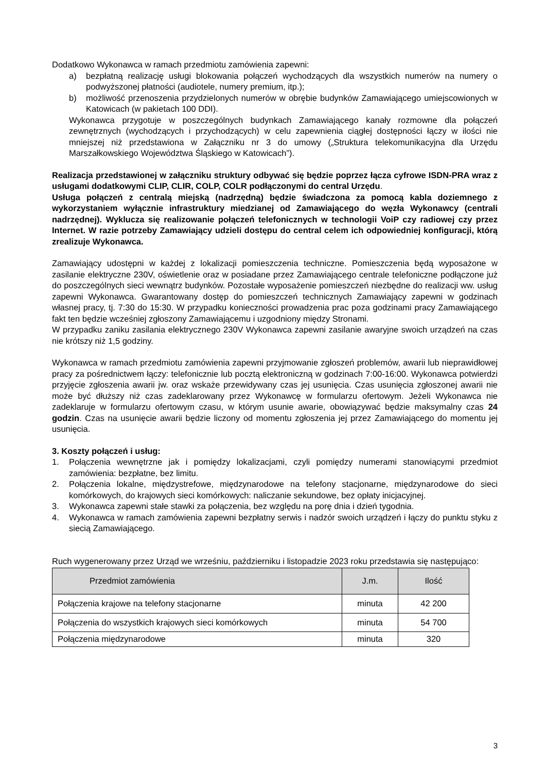Dodatkowo Wykonawca w ramach przedmiotu zamówienia zapewni:
a) bezpłatną realizację usługi blokowania połączeń wychodzących dla wszystkich numerów na numery o podwyższonej płatności (audiotele, numery premium, itp.);
b) możliwość przenoszenia przydzielonych numerów w obrębie budynków Zamawiającego umiejscowionych w Katowicach (w pakietach 100 DDI).
Wykonawca przygotuje w poszczególnych budynkach Zamawiającego kanały rozmowne dla połączeń zewnętrznych (wychodzących i przychodzących) w celu zapewnienia ciągłej dostępności łączy w ilości nie mniejszej niż przedstawiona w Załączniku nr 3 do umowy („Struktura telekomunikacyjna dla Urzędu Marszałkowskiego Województwa Śląskiego w Katowicach”).
Realizacja przedstawionej w załączniku struktury odbywać się będzie poprzez łącza cyfrowe ISDN-PRA wraz z usługami dodatkowymi CLIP, CLIR, COLP, COLR podłączonymi do central Urzędu.
Usługa połączeń z centralą miejską (nadrzędną) będzie świadczona za pomocą kabla doziemnego z wykorzystaniem wyłącznie infrastruktury miedzianej od Zamawiającego do węzła Wykonawcy (centrali nadrzędnej). Wyklucza się realizowanie połączeń telefonicznych w technologii VoiP czy radiowej czy przez Internet. W razie potrzeby Zamawiający udzieli dostępu do central celem ich odpowiedniej konfiguracji, którą zrealizuje Wykonawca.
Zamawiający udostępni w każdej z lokalizacji pomieszczenia techniczne. Pomieszczenia będą wyposażone w zasilanie elektryczne 230V, oświetlenie oraz w posiadane przez Zamawiającego centrale telefoniczne podłączone już do poszczególnych sieci wewnątrz budynków. Pozostałe wyposażenie pomieszczeń niezbędne do realizacji ww. usług zapewni Wykonawca. Gwarantowany dostęp do pomieszczeń technicznych Zamawiający zapewni w godzinach własnej pracy, tj. 7:30 do 15:30. W przypadku konieczności prowadzenia prac poza godzinami pracy Zamawiającego fakt ten będzie wcześniej zgłoszony Zamawiającemu i uzgodniony między Stronami.
W przypadku zaniku zasilania elektrycznego 230V Wykonawca zapewni zasilanie awaryjne swoich urządzeń na czas nie krótszy niż 1,5 godziny.
Wykonawca w ramach przedmiotu zamówienia zapewni przyjmowanie zgłoszeń problemów, awarii lub nieprawidłowej pracy za pośrednictwem łączy: telefonicznie lub pocztą elektroniczną w godzinach 7:00-16:00. Wykonawca potwierdzi przyjęcie zgłoszenia awarii jw. oraz wskaże przewidywany czas jej usunięcia. Czas usunięcia zgłoszonej awarii nie może być dłuższy niż czas zadeklarowany przez Wykonawcę w formularzu ofertowym. Jeżeli Wykonawca nie zadeklaruje w formularzu ofertowym czasu, w którym usunie awarie, obowiązywać będzie maksymalny czas 24 godzin. Czas na usunięcie awarii będzie liczony od momentu zgłoszenia jej przez Zamawiającego do momentu jej usunięcia.
3. Koszty połączeń i usług:
1. Połączenia wewnętrzne jak i pomiędzy lokalizacjami, czyli pomiędzy numerami stanowiącymi przedmiot zamówienia: bezpłatne, bez limitu.
2. Połączenia lokalne, międzystrefowe, międzynarodowe na telefony stacjonarne, międzynarodowe do sieci komórkowych, do krajowych sieci komórkowych: naliczanie sekundowe, bez opłaty inicjacyjnej.
3. Wykonawca zapewni stałe stawki za połączenia, bez względu na porę dnia i dzień tygodnia.
4. Wykonawca w ramach zamówienia zapewni bezpłatny serwis i nadzór swoich urządzeń i łączy do punktu styku z siecią Zamawiającego.
Ruch wygenerowany przez Urząd we wrześniu, październiku i listopadzie 2023 roku przedstawia się następująco:
| Przedmiot zamówienia | J.m. | Ilość |
| --- | --- | --- |
| Połączenia krajowe na telefony stacjonarne | minuta | 42 200 |
| Połączenia do wszystkich krajowych sieci komórkowych | minuta | 54 700 |
| Połączenia międzynarodowe | minuta | 320 |
3